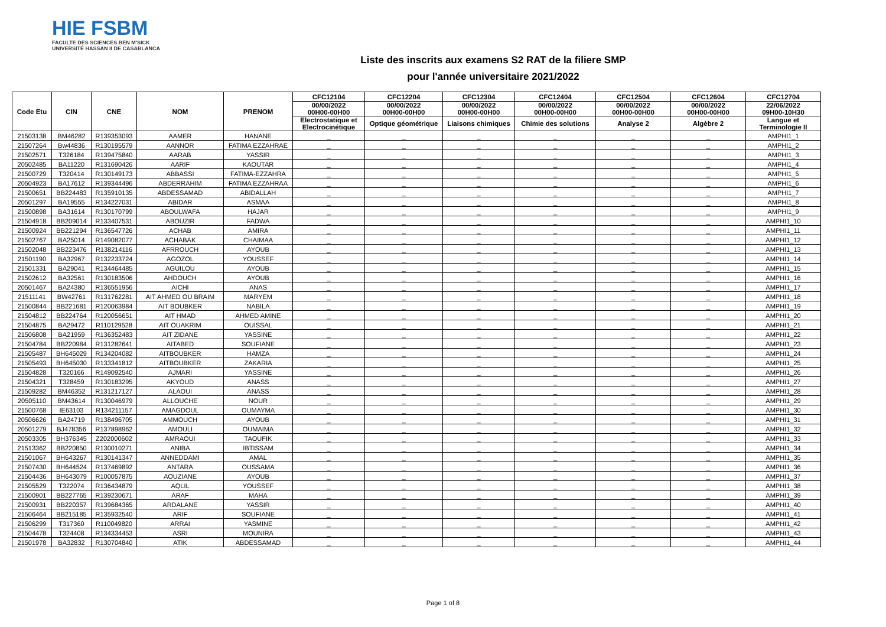HIE FSBM
FACULTE DES SCIENCES BEN M'SICK
UNIVERSITÉ HASSAN II DE CASABLANCA
Liste des inscrits aux examens S2 RAT de la filiere SMP
pour l'année universitaire 2021/2022
| Code Etu | CIN | CNE | NOM | PRENOM | CFC12104 | CFC12204 | CFC12304 | CFC12404 | CFC12504 | CFC12604 | CFC12704 |
| --- | --- | --- | --- | --- | --- | --- | --- | --- | --- | --- | --- |
| | | | | | 00/00/2022 00H00-00H00 | 00/00/2022 00H00-00H00 | 00/00/2022 00H00-00H00 | 00/00/2022 00H00-00H00 | 00/00/2022 00H00-00H00 | 00/00/2022 00H00-00H00 | 22/06/2022 09H00-10H30 |
| | | | | | Electrostatique et Electrocinétique | Optique géométrique | Liaisons chimiques | Chimie des solutions | Analyse 2 | Algèbre 2 | Langue et Terminologie II |
| 21503138 | BM46282 | R139353093 | AAMER | HANANE | _ | _ | _ | _ | _ | _ | AMPHI1_1 |
| 21507264 | Bw44836 | R130195579 | AANNOR | FATIMA EZZAHRAE | _ | _ | _ | _ | _ | _ | AMPHI1_2 |
| 21502571 | T326184 | R139475840 | AARAB | YASSIR | _ | _ | _ | _ | _ | _ | AMPHI1_3 |
| 20502485 | BA11220 | R131690426 | AARIF | KAOUTAR | _ | _ | _ | _ | _ | _ | AMPHI1_4 |
| 21500729 | T320414 | R130149173 | ABBASSI | FATIMA-EZZAHRA | _ | _ | _ | _ | _ | _ | AMPHI1_5 |
| 20504923 | BA17612 | R139344496 | ABDERRAHIM | FATIMA EZZAHRAA | _ | _ | _ | _ | _ | _ | AMPHI1_6 |
| 21500651 | BB224483 | R135910135 | ABDESSAMAD | ABIDALLAH | _ | _ | _ | _ | _ | _ | AMPHI1_7 |
| 20501297 | BA19555 | R134227031 | ABIDAR | ASMAA | _ | _ | _ | _ | _ | _ | AMPHI1_8 |
| 21500898 | BA31614 | R130170799 | ABOULWAFA | HAJAR | _ | _ | _ | _ | _ | _ | AMPHI1_9 |
| 21504918 | BB209014 | R133407531 | ABOUZIR | FADWA | _ | _ | _ | _ | _ | _ | AMPHI1_10 |
| 21500924 | BB221294 | R136547726 | ACHAB | AMIRA | _ | _ | _ | _ | _ | _ | AMPHI1_11 |
| 21502767 | BA25014 | R149082077 | ACHABAK | CHAIMAA | _ | _ | _ | _ | _ | _ | AMPHI1_12 |
| 21502048 | BB223476 | R138214116 | AFRROUCH | AYOUB | _ | _ | _ | _ | _ | _ | AMPHI1_13 |
| 21501190 | BA32967 | R132233724 | AGOZOL | YOUSSEF | _ | _ | _ | _ | _ | _ | AMPHI1_14 |
| 21501331 | BA29041 | R134464485 | AGUILOU | AYOUB | _ | _ | _ | _ | _ | _ | AMPHI1_15 |
| 21502612 | BA32561 | R130183506 | AHDOUCH | AYOUB | _ | _ | _ | _ | _ | _ | AMPHI1_16 |
| 20501467 | BA24380 | R136551956 | AICHI | ANAS | _ | _ | _ | _ | _ | _ | AMPHI1_17 |
| 21511141 | BW42761 | R131762281 | AIT AHMED OU BRAIM | MARYEM | _ | _ | _ | _ | _ | _ | AMPHI1_18 |
| 21500844 | BB221681 | R120063984 | AIT BOUBKER | NABILA | _ | _ | _ | _ | _ | _ | AMPHI1_19 |
| 21504812 | BB224764 | R120056651 | AIT HMAD | AHMED AMINE | _ | _ | _ | _ | _ | _ | AMPHI1_20 |
| 21504875 | BA29472 | R110129528 | AIT OUAKRIM | OUISSAL | _ | _ | _ | _ | _ | _ | AMPHI1_21 |
| 21506808 | BA21959 | R136352483 | AIT ZIDANE | YASSINE | _ | _ | _ | _ | _ | _ | AMPHI1_22 |
| 21504784 | BB220984 | R131282641 | AITABED | SOUFIANE | _ | _ | _ | _ | _ | _ | AMPHI1_23 |
| 21505487 | BH645029 | R134204082 | AITBOUBKER | HAMZA | _ | _ | _ | _ | _ | _ | AMPHI1_24 |
| 21505493 | BH645030 | R133341812 | AITBOUBKER | ZAKARIA | _ | _ | _ | _ | _ | _ | AMPHI1_25 |
| 21504828 | T320166 | R149092540 | AJMARI | YASSINE | _ | _ | _ | _ | _ | _ | AMPHI1_26 |
| 21504321 | T328459 | R130183295 | AKYOUD | ANASS | _ | _ | _ | _ | _ | _ | AMPHI1_27 |
| 21509282 | BM46352 | R131217127 | ALAOUI | ANASS | _ | _ | _ | _ | _ | _ | AMPHI1_28 |
| 20505110 | BM43614 | R130046979 | ALLOUCHE | NOUR | _ | _ | _ | _ | _ | _ | AMPHI1_29 |
| 21500768 | IE63103 | R134211157 | AMAGDOUL | OUMAYMA | _ | _ | _ | _ | _ | _ | AMPHI1_30 |
| 20506626 | BA24719 | R138496705 | AMMOUCH | AYOUB | _ | _ | _ | _ | _ | _ | AMPHI1_31 |
| 20501279 | BJ478356 | R137898962 | AMOULI | OUMAIMA | _ | _ | _ | _ | _ | _ | AMPHI1_32 |
| 20503305 | BH376345 | Z202000602 | AMRAOUI | TAOUFIK | _ | _ | _ | _ | _ | _ | AMPHI1_33 |
| 21513362 | BB220850 | R130010271 | ANIBA | IBTISSAM | _ | _ | _ | _ | _ | _ | AMPHI1_34 |
| 21501067 | BH643267 | R130141347 | ANNEDDAMI | AMAL | _ | _ | _ | _ | _ | _ | AMPHI1_35 |
| 21507430 | BH644524 | R137469892 | ANTARA | OUSSAMA | _ | _ | _ | _ | _ | _ | AMPHI1_36 |
| 21504436 | BH643079 | R100057875 | AOUZIANE | AYOUB | _ | _ | _ | _ | _ | _ | AMPHI1_37 |
| 21505529 | T322074 | R136434879 | AQLIL | YOUSSEF | _ | _ | _ | _ | _ | _ | AMPHI1_38 |
| 21500901 | BB227765 | R139230671 | ARAF | MAHA | _ | _ | _ | _ | _ | _ | AMPHI1_39 |
| 21500931 | BB220357 | R139684365 | ARDALANE | YASSIR | _ | _ | _ | _ | _ | _ | AMPHI1_40 |
| 21506464 | BB215185 | R135932540 | ARIF | SOUFIANE | _ | _ | _ | _ | _ | _ | AMPHI1_41 |
| 21506299 | T317360 | R110049820 | ARRAI | YASMINE | _ | _ | _ | _ | _ | _ | AMPHI1_42 |
| 21504478 | T324408 | R134334453 | ASRI | MOUNIRA | _ | _ | _ | _ | _ | _ | AMPHI1_43 |
| 21501978 | BA32832 | R130704840 | ATIK | ABDESSAMAD | _ | _ | _ | _ | _ | _ | AMPHI1_44 |
Page 1 of 8